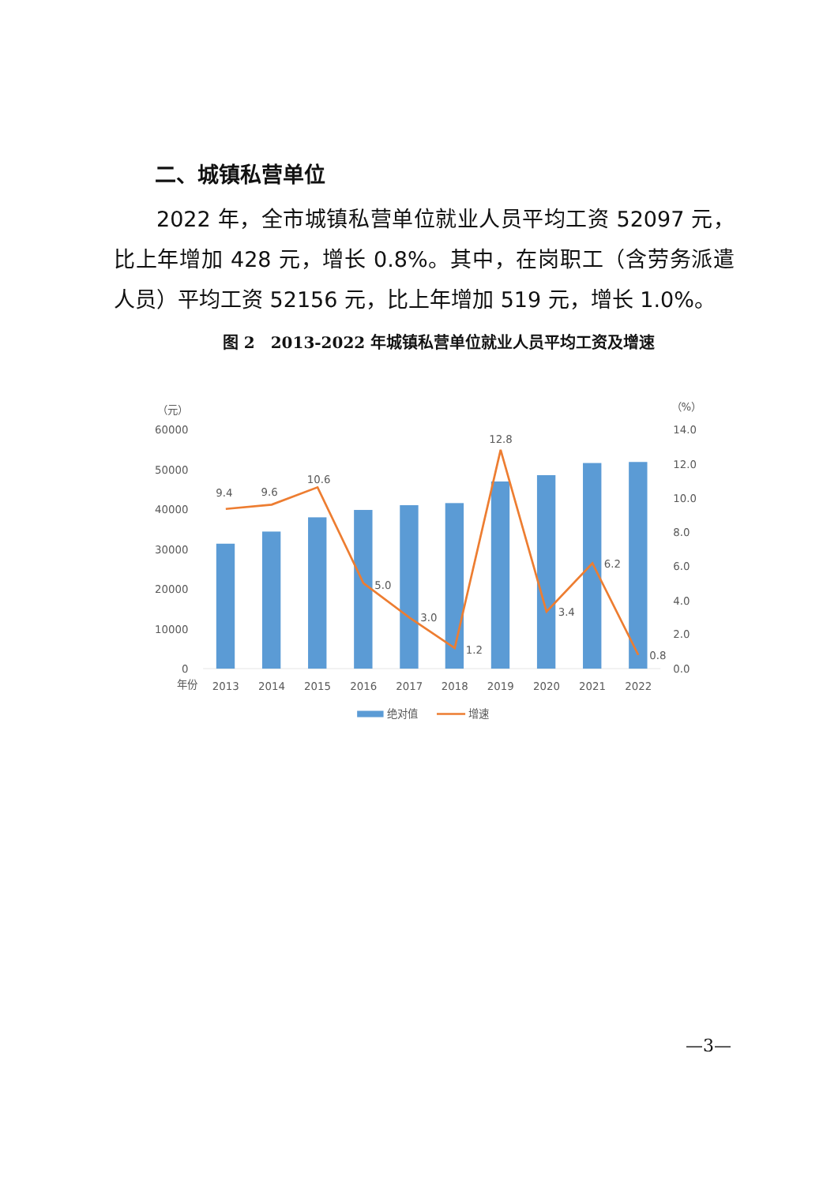二、城镇私营单位
2022 年，全市城镇私营单位就业人员平均工资 52097 元，比上年增加 428 元，增长 0.8%。其中，在岗职工（含劳务派遣人员）平均工资 52156 元，比上年增加 519 元，增长 1.0%。
图 2　2013-2022 年城镇私营单位就业人员平均工资及增速
（元）
（%）
60000
50000
40000
30000
20000
10000
0
14.0
12.0
10.0
8.0
6.0
4.0
2.0
0.0
9.4
9.6
10.6
5.0
3.0
1.2
12.8
3.4
6.2
0.8
年份
2013
2014
2015
2016
2017
2018
2019
2020
2021
2022
绝对值
增速
—3—